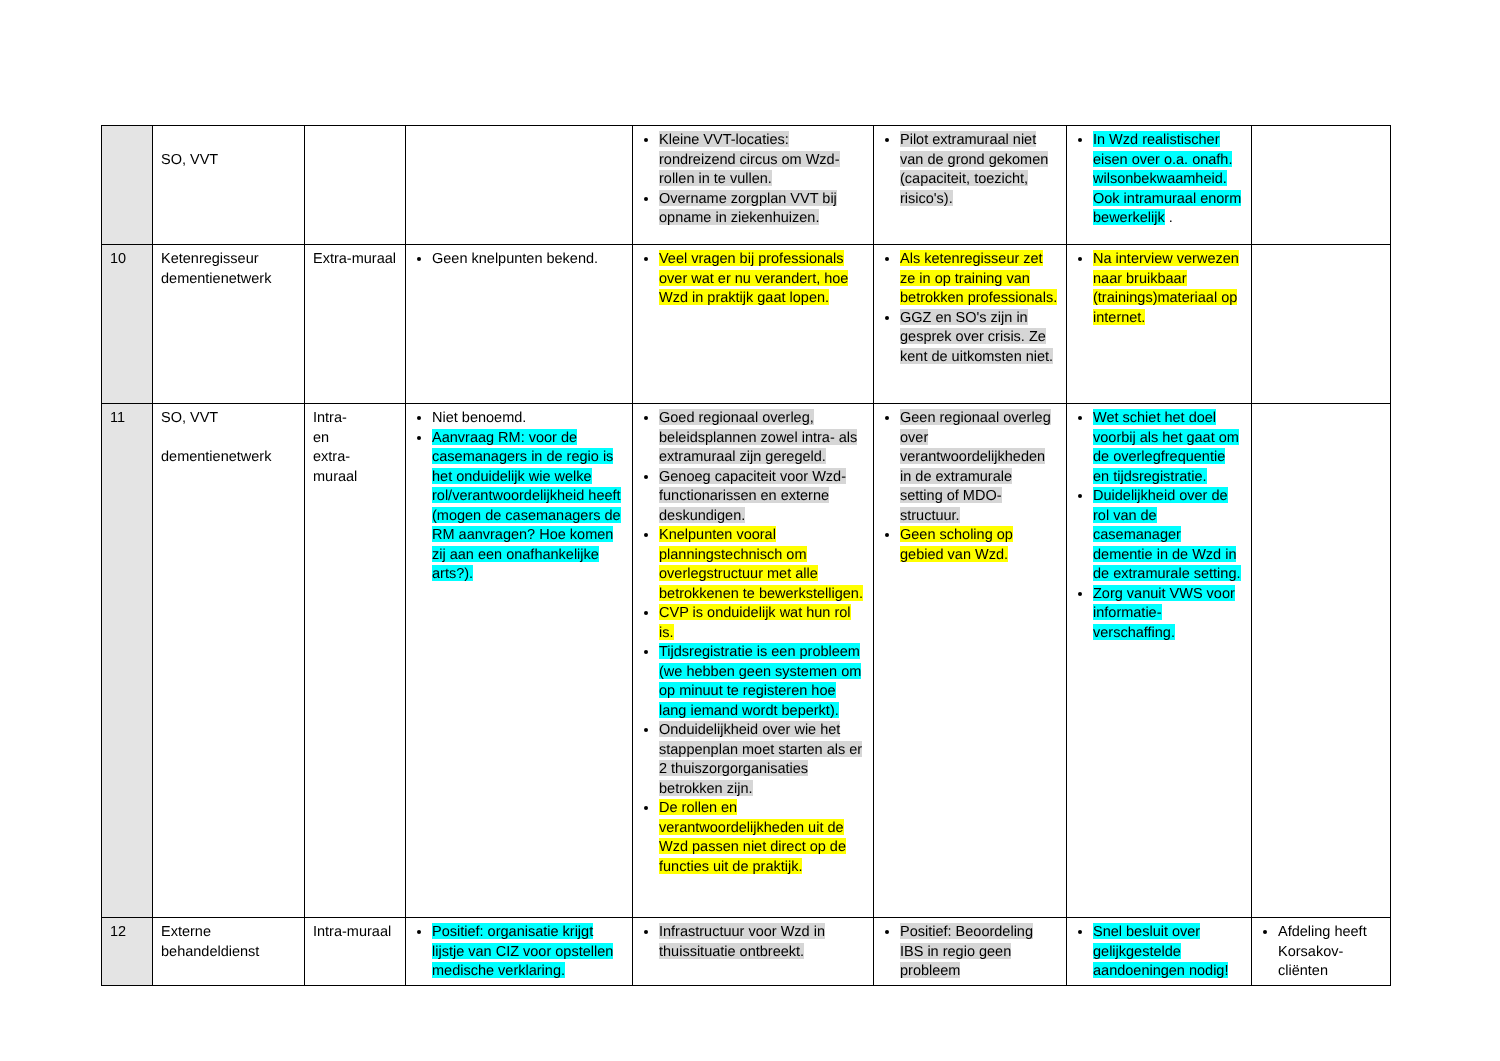| | SO, VVT | | | Kleine VVT-locaties: rondreizend circus om Wzd-rollen in te vullen. Overname zorgplan VVT bij opname in ziekenhuizen. | Pilot extramuraal niet van de grond gekomen (capaciteit, toezicht, risico's). | In Wzd realistischer eisen over o.a. onafh. wilsonbekwaamheid. Ook intramuraal enorm bewerkelijk . | |
| 10 | Ketenregisseur dementienetwerk | Extra-muraal | Geen knelpunten bekend. | Veel vragen bij professionals over wat er nu verandert, hoe Wzd in praktijk gaat lopen. | Als ketenregisseur zet ze in op training van betrokken professionals. GGZ en SO's zijn in gesprek over crisis. Ze kent de uitkomsten niet. | Na interview verwezen naar bruikbaar (trainings)materiaal op internet. | |
| 11 | SO, VVT dementienetwerk | Intra- en extra- muraal | Niet benoemd. Aanvraag RM: voor de casemanagers in de regio is het onduidelijk wie welke rol/verantwoordelijkheid heeft (mogen de casemanagers de RM aanvragen? Hoe komen zij aan een onafhankelijke arts?). | Goed regionaal overleg, beleidsplannen zowel intra- als extramuraal zijn geregeld. Genoeg capaciteit voor Wzd-functionarissen en externe deskundigen. Knelpunten vooral planningstechnisch om overlegstructuur met alle betrokkenen te bewerkstelligen. CVP is onduidelijk wat hun rol is. Tijdsregistratie is een probleem (we hebben geen systemen om op minuut te registeren hoe lang iemand wordt beperkt). Onduidelijkheid over wie het stappenplan moet starten als er 2 thuiszorgorganisaties betrokken zijn. De rollen en verantwoordelijkheden uit de Wzd passen niet direct op de functies uit de praktijk. | Geen regionaal overleg over verantwoordelijkheden in de extramurale setting of MDO-structuur. Geen scholing op gebied van Wzd. | Wet schiet het doel voorbij als het gaat om de overlegfrequentie en tijdsregistratie. Duidelijkheid over de rol van de casemanager dementie in de Wzd in de extramurale setting. Zorg vanuit VWS voor informatie-verschaffing. | |
| 12 | Externe behandeldienst | Intra-muraal | Positief: organisatie krijgt lijstje van CIZ voor opstellen medische verklaring. | Infrastructuur voor Wzd in thuissituatie ontbreekt. | Positief: Beoordeling IBS in regio geen probleem | Snel besluit over gelijkgestelde aandoeningen nodig! | Afdeling heeft Korsakov-cliënten |